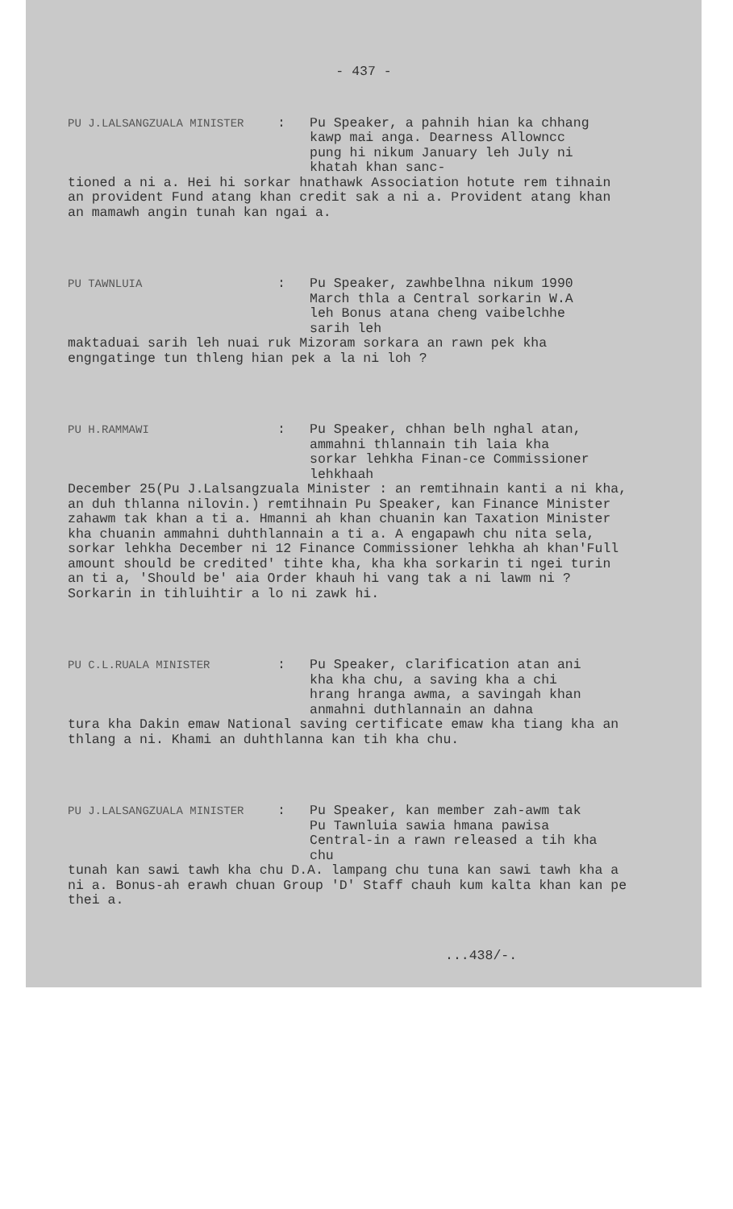- 437 -
PU J.LALSANGZUALA MINISTER
: Pu Speaker, a pahnih hian ka chhang kawp mai anga. Dearness Allowncc pung hi nikum January leh July ni khatah khan sanc-
tioned a ni a. Hei hi sorkar hnathawk Association hotute rem tihnain an provident Fund atang khan credit sak a ni a. Provident atang khan an mamawh angin tunah kan ngai a.
PU TAWNLUIA
: Pu Speaker, zawhbelhna nikum 1990 March thla a Central sorkarin W.A leh Bonus atana cheng vaibelchhe sarih leh
maktaduai sarih leh nuai ruk Mizoram sorkara an rawn pek kha engngatinge tun thleng hian pek a la ni loh ?
PU H.RAMMAWI
: Pu Speaker, chhan belh nghal atan, ammahni thlannain tih laia kha sorkar lehkha Finan-ce Commissioner lehkhaah
December 25(Pu J.Lalsangzuala Minister : an remtihnain kanti a ni kha, an duh thlanna nilovin.) remtihnain Pu Speaker, kan Finance Minister zahawm tak khan a ti a. Hmanni ah khan chuanin kan Taxation Minister kha chuanin ammahni duhthlannain a ti a. A engapawh chu nita sela, sorkar lehkha December ni 12 Finance Commissioner lehkha ah khan'Full amount should be credited' tihte kha, kha kha sorkarin ti ngei turin an ti a, 'Should be' aia Order khauh hi vang tak a ni lawm ni ? Sorkarin in tihluihtir a lo ni zawk hi.
PU C.L.RUALA MINISTER
: Pu Speaker, clarification atan ani kha kha chu, a saving kha a chi hrang hranga awma, a savingah khan anmahni duthlannain an dahna
tura kha Dakin emaw National saving certificate emaw kha tiang kha an thlang a ni. Khami an duhthlanna kan tih kha chu.
PU J.LALSANGZUALA MINISTER
: Pu Speaker, kan member zah-awm tak Pu Tawnluia sawia hmana pawisa Central-in a rawn released a tih kha chu
tunah kan sawi tawh kha chu D.A. lampang chu tuna kan sawi tawh kha a ni a. Bonus-ah erawh chuan Group 'D' Staff chauh kum kalta khan kan pe thei a.
...438/-.